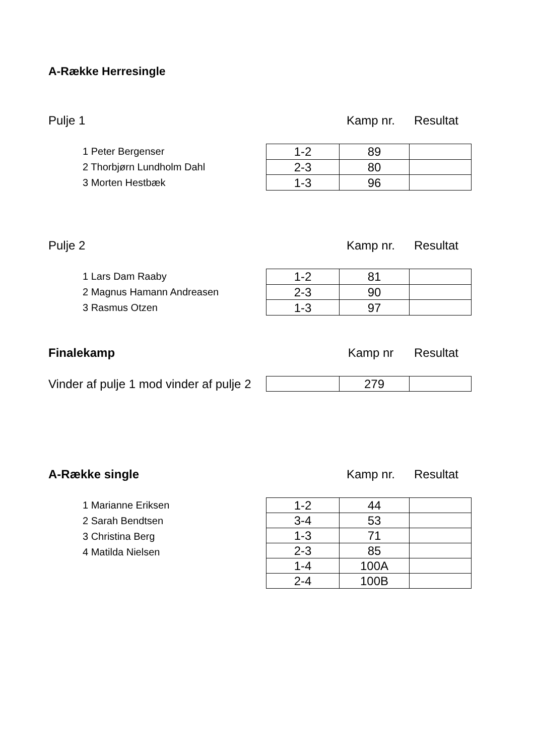A-Række Herresingle
Pulje 1 Kamp nr. Resultat
1 Peter Bergenser
2 Thorbjørn Lundholm Dahl
3 Morten Hestbæk
| 1-2 | 89 | |
| 2-3 | 80 | |
| 1-3 | 96 | |
Pulje 2 Kamp nr. Resultat
1 Lars Dam Raaby
2 Magnus Hamann Andreasen
3 Rasmus Otzen
| 1-2 | 81 | |
| 2-3 | 90 | |
| 1-3 | 97 | |
Finalekamp Kamp nr Resultat
Vinder af pulje 1 mod vinder af pulje 2
| | 279 | |
A-Række single Kamp nr. Resultat
1 Marianne Eriksen
2 Sarah Bendtsen
3 Christina Berg
4 Matilda Nielsen
| 1-2 | 44 | |
| 3-4 | 53 | |
| 1-3 | 71 | |
| 2-3 | 85 | |
| 1-4 | 100A | |
| 2-4 | 100B | |